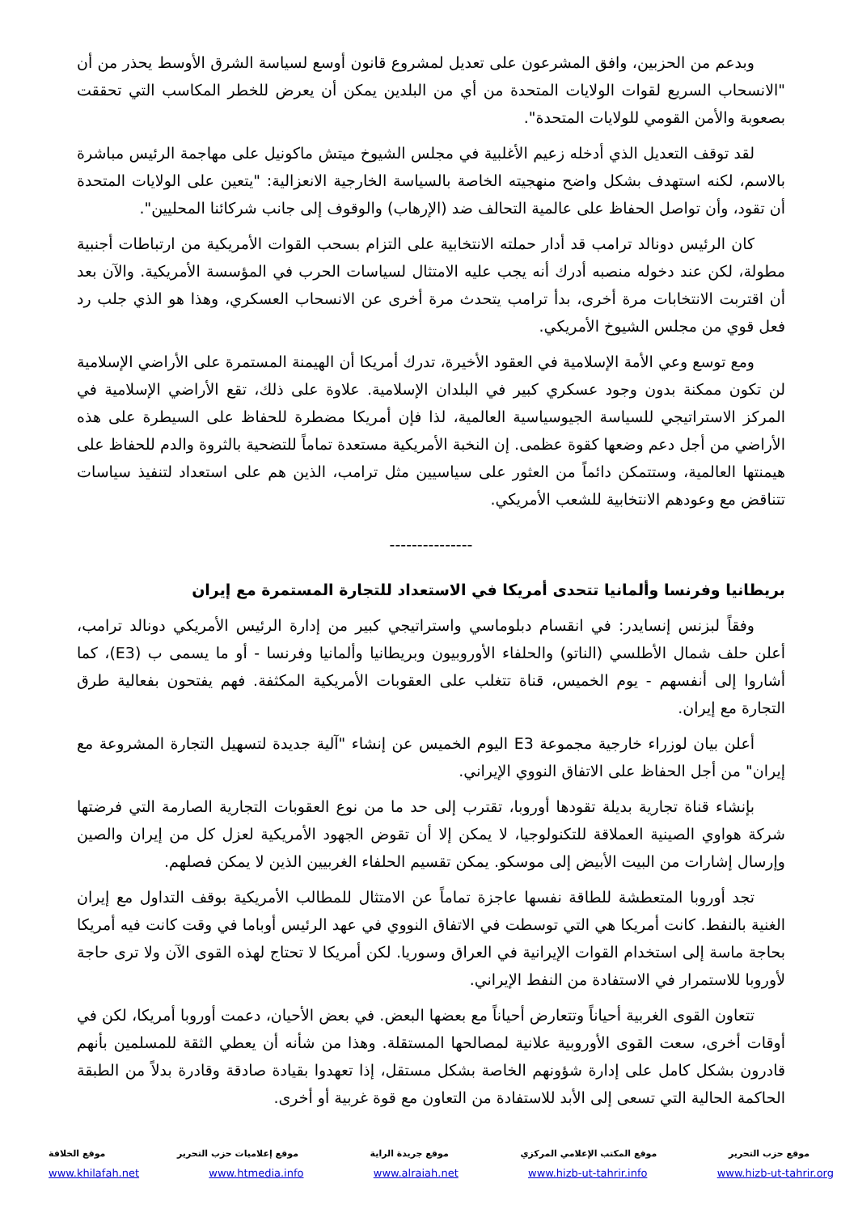وبدعم من الحزبين، وافق المشرعون على تعديل لمشروع قانون أوسع لسياسة الشرق الأوسط يحذر من أن "الانسحاب السريع لقوات الولايات المتحدة من أي من البلدين يمكن أن يعرض للخطر المكاسب التي تحققت بصعوبة والأمن القومي للولايات المتحدة".
لقد توقف التعديل الذي أدخله زعيم الأغلبية في مجلس الشيوخ ميتش ماكونيل على مهاجمة الرئيس مباشرة بالاسم، لكنه استهدف بشكل واضح منهجيته الخاصة بالسياسة الخارجية الانعزالية: "يتعين على الولايات المتحدة أن تقود، وأن تواصل الحفاظ على عالمية التحالف ضد (الإرهاب) والوقوف إلى جانب شركائنا المحليين".
كان الرئيس دونالد ترامب قد أدار حملته الانتخابية على التزام بسحب القوات الأمريكية من ارتباطات أجنبية مطولة، لكن عند دخوله منصبه أدرك أنه يجب عليه الامتثال لسياسات الحرب في المؤسسة الأمريكية. والآن بعد أن اقتربت الانتخابات مرة أخرى، بدأ ترامب يتحدث مرة أخرى عن الانسحاب العسكري، وهذا هو الذي جلب رد فعل قوي من مجلس الشيوخ الأمريكي.
ومع توسع وعي الأمة الإسلامية في العقود الأخيرة، تدرك أمريكا أن الهيمنة المستمرة على الأراضي الإسلامية لن تكون ممكنة بدون وجود عسكري كبير في البلدان الإسلامية. علاوة على ذلك، تقع الأراضي الإسلامية في المركز الاستراتيجي للسياسة الجيوسياسية العالمية، لذا فإن أمريكا مضطرة للحفاظ على السيطرة على هذه الأراضي من أجل دعم وضعها كقوة عظمى. إن النخبة الأمريكية مستعدة تماماً للتضحية بالثروة والدم للحفاظ على هيمنتها العالمية، وستتمكن دائماً من العثور على سياسيين مثل ترامب، الذين هم على استعداد لتنفيذ سياسات تتناقض مع وعودهم الانتخابية للشعب الأمريكي.
---------------
بريطانيا وفرنسا وألمانيا تتحدى أمريكا في الاستعداد للتجارة المستمرة مع إيران
وفقاً لبزنس إنسايدر: في انقسام دبلوماسي واستراتيجي كبير من إدارة الرئيس الأمريكي دونالد ترامب، أعلن حلف شمال الأطلسي (الناتو) والحلفاء الأوروبيون وبريطانيا وألمانيا وفرنسا - أو ما يسمى ب (E3)، كما أشاروا إلى أنفسهم - يوم الخميس، قناة تتغلب على العقوبات الأمريكية المكثفة. فهم يفتحون بفعالية طرق التجارة مع إيران.
أعلن بيان لوزراء خارجية مجموعة E3 اليوم الخميس عن إنشاء "آلية جديدة لتسهيل التجارة المشروعة مع إيران" من أجل الحفاظ على الاتفاق النووي الإيراني.
بإنشاء قناة تجارية بديلة تقودها أوروبا، تقترب إلى حد ما من نوع العقوبات التجارية الصارمة التي فرضتها شركة هواوي الصينية العملاقة للتكنولوجيا، لا يمكن إلا أن تقوض الجهود الأمريكية لعزل كل من إيران والصين وإرسال إشارات من البيت الأبيض إلى موسكو. يمكن تقسيم الحلفاء الغربيين الذين لا يمكن فصلهم.
تجد أوروبا المتعطشة للطاقة نفسها عاجزة تماماً عن الامتثال للمطالب الأمريكية بوقف التداول مع إيران الغنية بالنفط. كانت أمريكا هي التي توسطت في الاتفاق النووي في عهد الرئيس أوباما في وقت كانت فيه أمريكا بحاجة ماسة إلى استخدام القوات الإيرانية في العراق وسوريا. لكن أمريكا لا تحتاج لهذه القوى الآن ولا ترى حاجة لأوروبا للاستمرار في الاستفادة من النفط الإيراني.
تتعاون القوى الغربية أحياناً وتتعارض أحياناً مع بعضها البعض. في بعض الأحيان، دعمت أوروبا أمريكا، لكن في أوقات أخرى، سعت القوى الأوروبية علانية لمصالحها المستقلة. وهذا من شأنه أن يعطي الثقة للمسلمين بأنهم قادرون بشكل كامل على إدارة شؤونهم الخاصة بشكل مستقل، إذا تعهدوا بقيادة صادقة وقادرة بدلاً من الطبقة الحاكمة الحالية التي تسعى إلى الأبد للاستفادة من التعاون مع قوة غربية أو أخرى.
موقع حزب التحرير موقع المكتب الإعلامي المركزي موقع جريدة الراية موقع إعلاميات حزب التحرير موقع الخلافة
www.hizb-ut-tahrir.org www.hizb-ut-tahrir.info www.alraiah.net www.htmedia.info www.khilafah.net